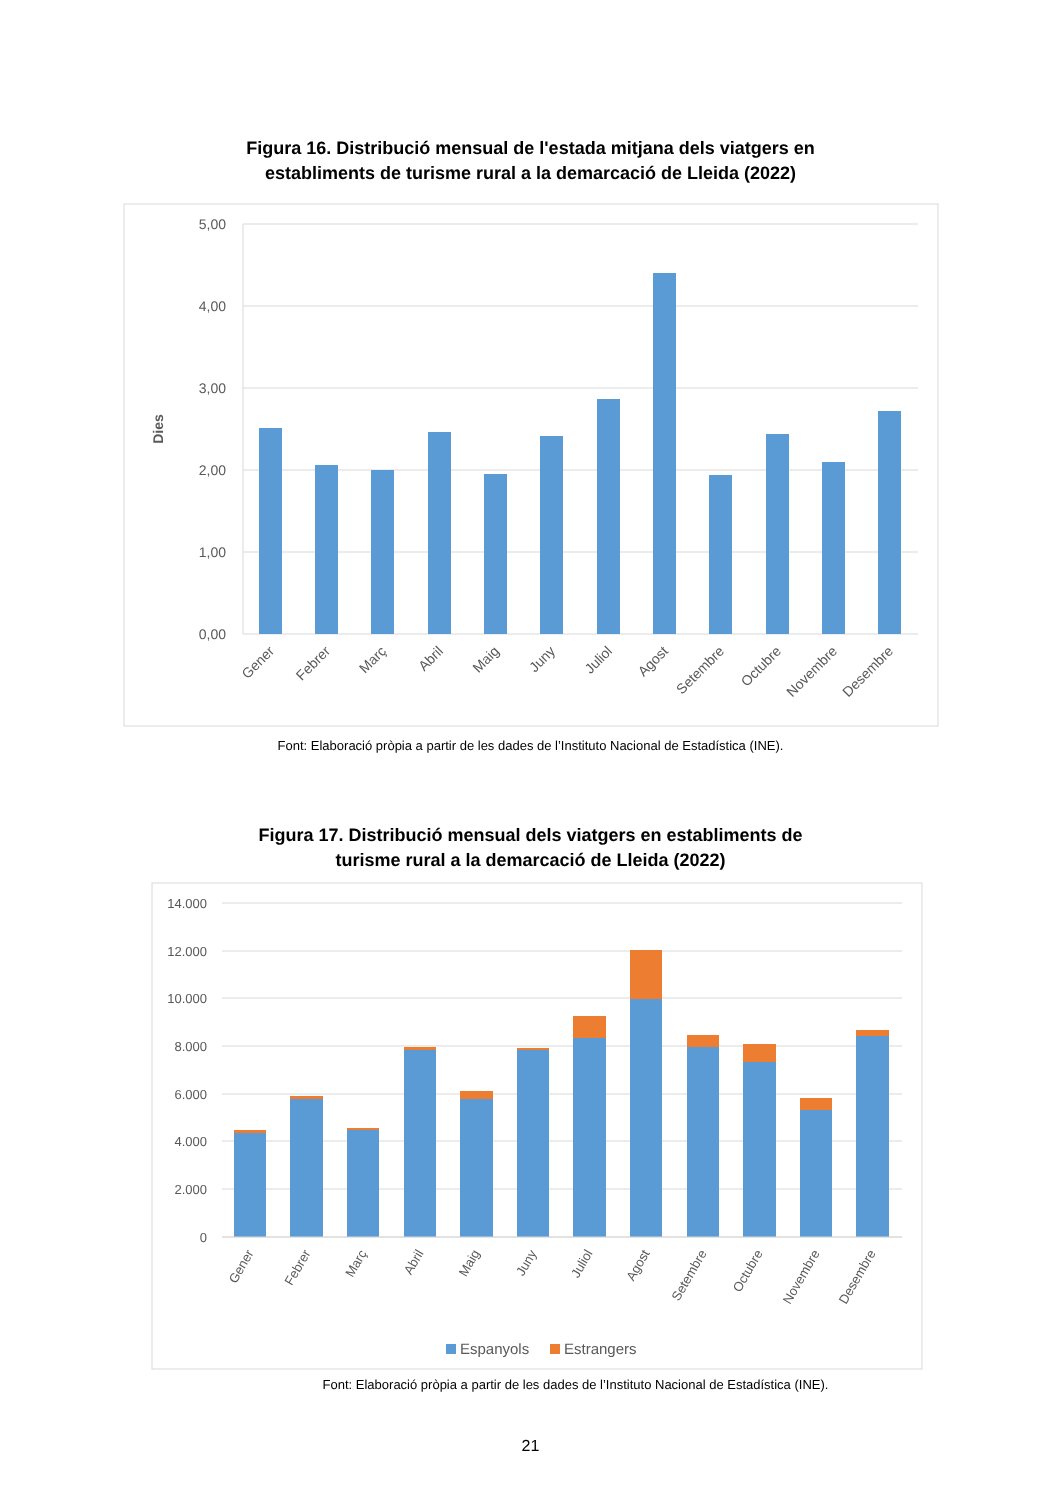Figura 16. Distribució mensual de l'estada mitjana dels viatgers en
establiments de turisme rural a la demarcació de Lleida (2022)
5,00
4,00
3,00
2,00
1,00
0,00
Dies
Gener
Febrer
Març
Abril
Maig
Juny
Juliol
Agost
Setembre
Octubre
Novembre
Desembre
Font: Elaboració pròpia a partir de les dades de l’Instituto Nacional de Estadística (INE).
Figura 17. Distribució mensual dels viatgers en establiments de
turisme rural a la demarcació de Lleida (2022)
14.000
12.000
10.000
8.000
6.000
4.000
2.000
0
Gener
Febrer
Març
Abril
Maig
Juny
Juliol
Agost
Setembre
Octubre
Novembre
Desembre
Espanyols
Estrangers
Font: Elaboració pròpia a partir de les dades de l’Instituto Nacional de Estadística (INE).
21